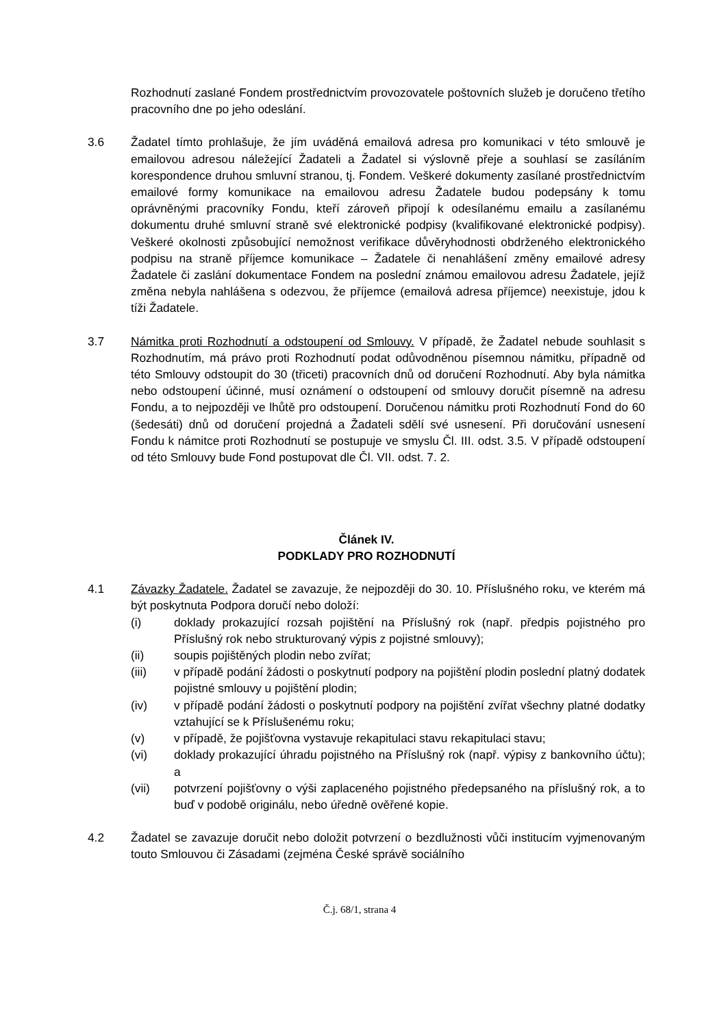Rozhodnutí zaslané Fondem prostřednictvím provozovatele poštovních služeb je doručeno třetího pracovního dne po jeho odeslání.
3.6 Žadatel tímto prohlašuje, že jím uváděná emailová adresa pro komunikaci v této smlouvě je emailovou adresou náležející Žadateli a Žadatel si výslovně přeje a souhlasí se zasíláním korespondence druhou smluvní stranou, tj. Fondem. Veškeré dokumenty zasílané prostřednictvím emailové formy komunikace na emailovou adresu Žadatele budou podepsány k tomu oprávněnými pracovníky Fondu, kteří zároveň připojí k odesílanému emailu a zasílanému dokumentu druhé smluvní straně své elektronické podpisy (kvalifikované elektronické podpisy). Veškeré okolnosti způsobující nemožnost verifikace důvěryhodnosti obdrženého elektronického podpisu na straně příjemce komunikace – Žadatele či nenahlášení změny emailové adresy Žadatele či zaslání dokumentace Fondem na poslední známou emailovou adresu Žadatele, jejíž změna nebyla nahlášena s odezvou, že příjemce (emailová adresa příjemce) neexistuje, jdou k tíži Žadatele.
3.7 Námitka proti Rozhodnutí a odstoupení od Smlouvy. V případě, že Žadatel nebude souhlasit s Rozhodnutím, má právo proti Rozhodnutí podat odůvodněnou písemnou námitku, případně od této Smlouvy odstoupit do 30 (třiceti) pracovních dnů od doručení Rozhodnutí. Aby byla námitka nebo odstoupení účinné, musí oznámení o odstoupení od smlouvy doručit písemně na adresu Fondu, a to nejpozději ve lhůtě pro odstoupení. Doručenou námitku proti Rozhodnutí Fond do 60 (šedesáti) dnů od doručení projedná a Žadateli sdělí své usnesení. Při doručování usnesení Fondu k námitce proti Rozhodnutí se postupuje ve smyslu Čl. III. odst. 3.5. V případě odstoupení od této Smlouvy bude Fond postupovat dle Čl. VII. odst. 7. 2.
Článek IV.
PODKLADY PRO ROZHODNUTÍ
4.1 Závazky Žadatele. Žadatel se zavazuje, že nejpozději do 30. 10. Příslušného roku, ve kterém má být poskytnuta Podpora doručí nebo doloží:
(i) doklady prokazující rozsah pojištění na Příslušný rok (např. předpis pojistného pro Příslušný rok nebo strukturovaný výpis z pojistné smlouvy);
(ii) soupis pojištěných plodin nebo zvířat;
(iii) v případě podání žádosti o poskytnutí podpory na pojištění plodin poslední platný dodatek pojistné smlouvy u pojištění plodin;
(iv) v případě podání žádosti o poskytnutí podpory na pojištění zvířat všechny platné dodatky vztahující se k Příslušenému roku;
(v) v případě, že pojišťovna vystavuje rekapitulaci stavu rekapitulaci stavu;
(vi) doklady prokazující úhradu pojistného na Příslušný rok (např. výpisy z bankovního účtu); a
(vii) potvrzení pojišťovny o výši zaplaceného pojistného předepsaného na příslušný rok, a to buď v podobě originálu, nebo úředně ověřené kopie.
4.2 Žadatel se zavazuje doručit nebo doložit potvrzení o bezdlužnosti vůči institucím vyjmenovaným touto Smlouvou či Zásadami (zejména České správě sociálního
Č.j. 68/1, strana 4